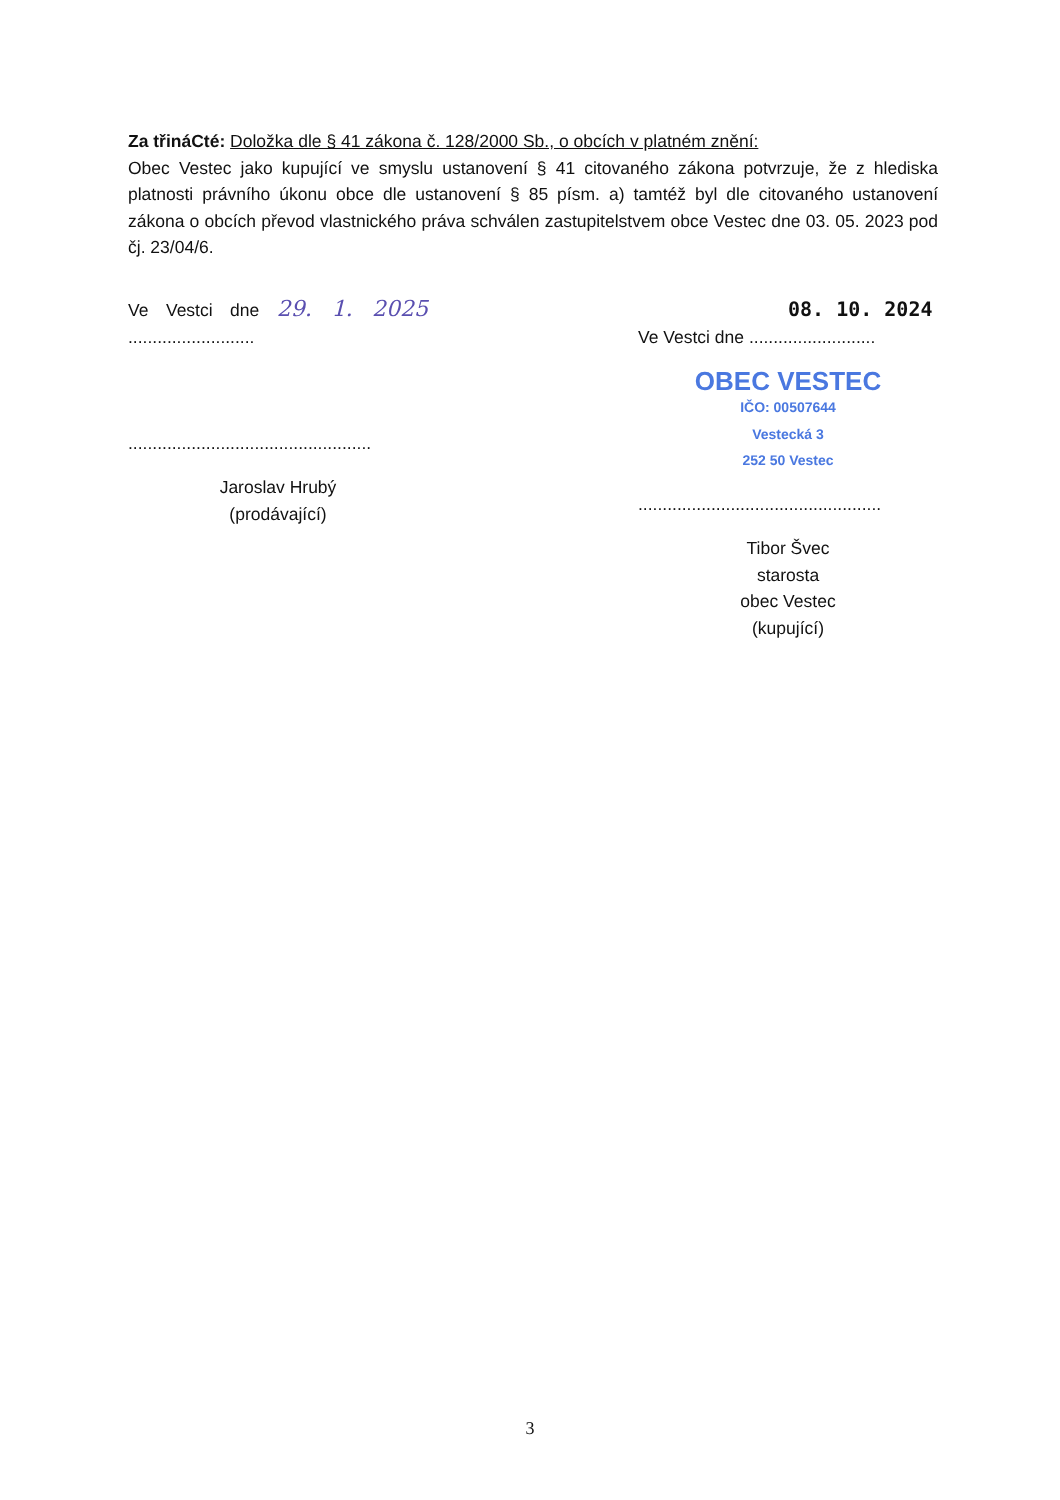Za třináCté: Doložka dle § 41 zákona č. 128/2000 Sb., o obcích v platném znění:
Obec Vestec jako kupující ve smyslu ustanovení § 41 citovaného zákona potvrzuje, že z hlediska platnosti právního úkonu obce dle ustanovení § 85 písm. a) tamtéž byl dle citovaného ustanovení zákona o obcích převod vlastnického práva schválen zastupitelstvem obce Vestec dne 03. 05. 2023 pod čj. 23/04/6.
Ve Vestci dne 29. 1. 2025 ..........................
..................................................
Jaroslav Hrubý
(prodávající)
08. 10. 2024
Ve Vestci dne ..........................
OBEC VESTEC
IČO: 00507644
Vestecká 3
252 50 Vestec
..................................................
Tibor Švec
starosta
obec Vestec
(kupující)
3